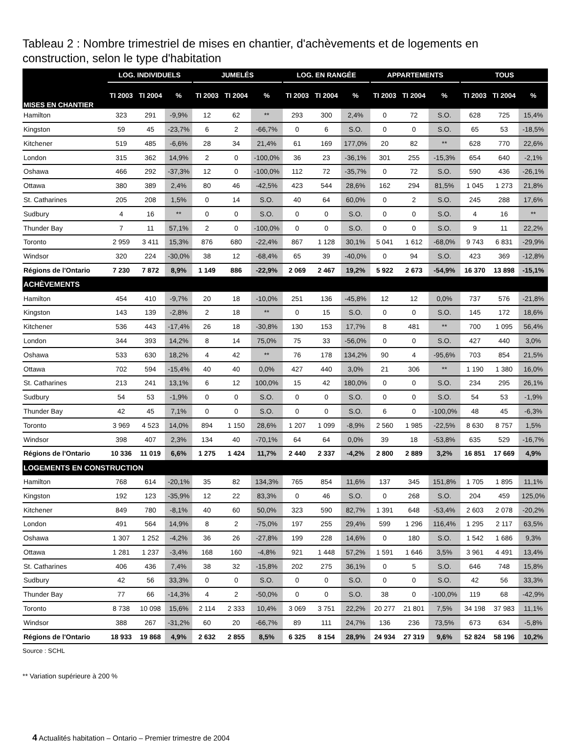Tableau 2 : Nombre trimestriel de mises en chantier, d'achèvements et de logements en construction, selon le type d'habitation
| MISES EN CHANTIER | LOG. INDIVIDUELS | | | JUMELÉS | | | LOG. EN RANGÉE | | | APPARTEMENTS | | | TOUS | | |
| --- | --- | --- | --- | --- | --- | --- | --- | --- | --- | --- | --- | --- | --- | --- | --- |
| | TI 2003 | TI 2004 | % | TI 2003 | TI 2004 | % | TI 2003 | TI 2004 | % | TI 2003 | TI 2004 | % | TI 2003 | TI 2004 | % |
| Hamilton | 323 | 291 | -9,9% | 12 | 62 | ** | 293 | 300 | 2,4% | 0 | 72 | S.O. | 628 | 725 | 15,4% |
| Kingston | 59 | 45 | -23,7% | 6 | 2 | -66,7% | 0 | 6 | S.O. | 0 | 0 | S.O. | 65 | 53 | -18,5% |
| Kitchener | 519 | 485 | -6,6% | 28 | 34 | 21,4% | 61 | 169 | 177,0% | 20 | 82 | ** | 628 | 770 | 22,6% |
| London | 315 | 362 | 14,9% | 2 | 0 | -100,0% | 36 | 23 | -36,1% | 301 | 255 | -15,3% | 654 | 640 | -2,1% |
| Oshawa | 466 | 292 | -37,3% | 12 | 0 | -100,0% | 112 | 72 | -35,7% | 0 | 72 | S.O. | 590 | 436 | -26,1% |
| Ottawa | 380 | 389 | 2,4% | 80 | 46 | -42,5% | 423 | 544 | 28,6% | 162 | 294 | 81,5% | 1 045 | 1 273 | 21,8% |
| St. Catharines | 205 | 208 | 1,5% | 0 | 14 | S.O. | 40 | 64 | 60,0% | 0 | 2 | S.O. | 245 | 288 | 17,6% |
| Sudbury | 4 | 16 | ** | 0 | 0 | S.O. | 0 | 0 | S.O. | 0 | 0 | S.O. | 4 | 16 | ** |
| Thunder Bay | 7 | 11 | 57,1% | 2 | 0 | -100,0% | 0 | 0 | S.O. | 0 | 0 | S.O. | 9 | 11 | 22,2% |
| Toronto | 2 959 | 3 411 | 15,3% | 876 | 680 | -22,4% | 867 | 1 128 | 30,1% | 5 041 | 1 612 | -68,0% | 9 743 | 6 831 | -29,9% |
| Windsor | 320 | 224 | -30,0% | 38 | 12 | -68,4% | 65 | 39 | -40,0% | 0 | 94 | S.O. | 423 | 369 | -12,8% |
| Régions de l'Ontario | 7 230 | 7 872 | 8,9% | 1 149 | 886 | -22,9% | 2 069 | 2 467 | 19,2% | 5 922 | 2 673 | -54,9% | 16 370 | 13 898 | -15,1% |
| ACHÈVEMENTS | | | | | | | | | | | | | | | |
| Hamilton | 454 | 410 | -9,7% | 20 | 18 | -10,0% | 251 | 136 | -45,8% | 12 | 12 | 0,0% | 737 | 576 | -21,8% |
| Kingston | 143 | 139 | -2,8% | 2 | 18 | ** | 0 | 15 | S.O. | 0 | 0 | S.O. | 145 | 172 | 18,6% |
| Kitchener | 536 | 443 | -17,4% | 26 | 18 | -30,8% | 130 | 153 | 17,7% | 8 | 481 | ** | 700 | 1 095 | 56,4% |
| London | 344 | 393 | 14,2% | 8 | 14 | 75,0% | 75 | 33 | -56,0% | 0 | 0 | S.O. | 427 | 440 | 3,0% |
| Oshawa | 533 | 630 | 18,2% | 4 | 42 | ** | 76 | 178 | 134,2% | 90 | 4 | -95,6% | 703 | 854 | 21,5% |
| Ottawa | 702 | 594 | -15,4% | 40 | 40 | 0,0% | 427 | 440 | 3,0% | 21 | 306 | ** | 1 190 | 1 380 | 16,0% |
| St. Catharines | 213 | 241 | 13,1% | 6 | 12 | 100,0% | 15 | 42 | 180,0% | 0 | 0 | S.O. | 234 | 295 | 26,1% |
| Sudbury | 54 | 53 | -1,9% | 0 | 0 | S.O. | 0 | 0 | S.O. | 0 | 0 | S.O. | 54 | 53 | -1,9% |
| Thunder Bay | 42 | 45 | 7,1% | 0 | 0 | S.O. | 0 | 0 | S.O. | 6 | 0 | -100,0% | 48 | 45 | -6,3% |
| Toronto | 3 969 | 4 523 | 14,0% | 894 | 1 150 | 28,6% | 1 207 | 1 099 | -8,9% | 2 560 | 1 985 | -22,5% | 8 630 | 8 757 | 1,5% |
| Windsor | 398 | 407 | 2,3% | 134 | 40 | -70,1% | 64 | 64 | 0,0% | 39 | 18 | -53,8% | 635 | 529 | -16,7% |
| Régions de l'Ontario | 10 336 | 11 019 | 6,6% | 1 275 | 1 424 | 11,7% | 2 440 | 2 337 | -4,2% | 2 800 | 2 889 | 3,2% | 16 851 | 17 669 | 4,9% |
| LOGEMENTS EN CONSTRUCTION | | | | | | | | | | | | | | | |
| Hamilton | 768 | 614 | -20,1% | 35 | 82 | 134,3% | 765 | 854 | 11,6% | 137 | 345 | 151,8% | 1 705 | 1 895 | 11,1% |
| Kingston | 192 | 123 | -35,9% | 12 | 22 | 83,3% | 0 | 46 | S.O. | 0 | 268 | S.O. | 204 | 459 | 125,0% |
| Kitchener | 849 | 780 | -8,1% | 40 | 60 | 50,0% | 323 | 590 | 82,7% | 1 391 | 648 | -53,4% | 2 603 | 2 078 | -20,2% |
| London | 491 | 564 | 14,9% | 8 | 2 | -75,0% | 197 | 255 | 29,4% | 599 | 1 296 | 116,4% | 1 295 | 2 117 | 63,5% |
| Oshawa | 1 307 | 1 252 | -4,2% | 36 | 26 | -27,8% | 199 | 228 | 14,6% | 0 | 180 | S.O. | 1 542 | 1 686 | 9,3% |
| Ottawa | 1 281 | 1 237 | -3,4% | 168 | 160 | -4,8% | 921 | 1 448 | 57,2% | 1 591 | 1 646 | 3,5% | 3 961 | 4 491 | 13,4% |
| St. Catharines | 406 | 436 | 7,4% | 38 | 32 | -15,8% | 202 | 275 | 36,1% | 0 | 5 | S.O. | 646 | 748 | 15,8% |
| Sudbury | 42 | 56 | 33,3% | 0 | 0 | S.O. | 0 | 0 | S.O. | 0 | 0 | S.O. | 42 | 56 | 33,3% |
| Thunder Bay | 77 | 66 | -14,3% | 4 | 2 | -50,0% | 0 | 0 | S.O. | 38 | 0 | -100,0% | 119 | 68 | -42,9% |
| Toronto | 8 738 | 10 098 | 15,6% | 2 114 | 2 333 | 10,4% | 3 069 | 3 751 | 22,2% | 20 277 | 21 801 | 7,5% | 34 198 | 37 983 | 11,1% |
| Windsor | 388 | 267 | -31,2% | 60 | 20 | -66,7% | 89 | 111 | 24,7% | 136 | 236 | 73,5% | 673 | 634 | -5,8% |
| Régions de l'Ontario | 18 933 | 19 868 | 4,9% | 2 632 | 2 855 | 8,5% | 6 325 | 8 154 | 28,9% | 24 934 | 27 319 | 9,6% | 52 824 | 58 196 | 10,2% |
Source : SCHL
** Variation supérieure à 200 %
4 Actualités habitation – Ontario – Premier trimestre de 2004